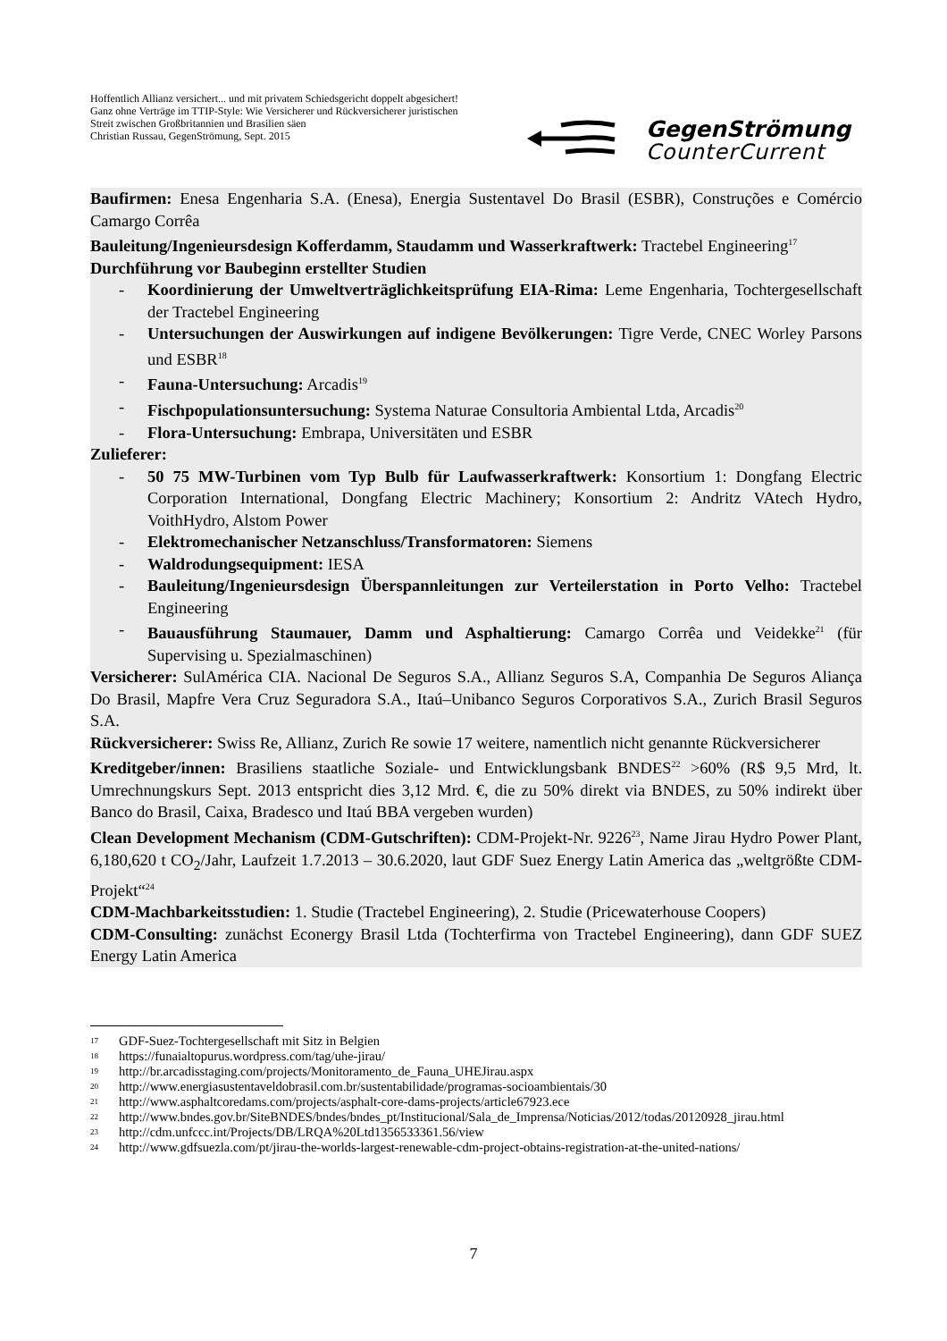Hoffentlich Allianz versichert... und mit privatem Schiedsgericht doppelt abgesichert!
Ganz ohne Verträge im TTIP-Style: Wie Versicherer und Rückversicherer juristischen Streit zwischen Großbritannien und Brasilien säen
Christian Russau, GegenStrömung, Sept. 2015
GegenStrömung
CounterCurrent
Baufirmen: Enesa Engenharia S.A. (Enesa), Energia Sustentavel Do Brasil (ESBR), Construções e Comércio Camargo Corrêa
Bauleitung/Ingenieursdesign Kofferdamm, Staudamm und Wasserkraftwerk: Tractebel Engineering<sup>17</sup>
Durchführung vor Baubeginn erstellter Studien
- Koordinierung der Umweltverträglichkeitsprüfung EIA-Rima: Leme Engenharia, Tochtergesellschaft der Tractebel Engineering
- Untersuchungen der Auswirkungen auf indigene Bevölkerungen: Tigre Verde, CNEC Worley Parsons und ESBR<sup>18</sup>
- Fauna-Untersuchung: Arcadis<sup>19</sup>
- Fischpopulationsuntersuchung: Systema Naturae Consultoria Ambiental Ltda, Arcadis<sup>20</sup>
- Flora-Untersuchung: Embrapa, Universitäten und ESBR
Zulieferer:
- 50 75 MW-Turbinen vom Typ Bulb für Laufwasserkraftwerk: Konsortium 1: Dongfang Electric Corporation International, Dongfang Electric Machinery; Konsortium 2: Andritz VAtech Hydro, VoithHydro, Alstom Power
- Elektromechanischer Netzanschluss/Transformatoren: Siemens
- Waldrodungsequipment: IESA
- Bauleitung/Ingenieursdesign Überspannleitungen zur Verteilerstation in Porto Velho: Tractebel Engineering
- Bauausführung Staumauer, Damm und Asphaltierung: Camargo Corrêa und Veidekke<sup>21</sup> (für Supervising u. Spezialmaschinen)
Versicherer: SulAmérica CIA. Nacional De Seguros S.A., Allianz Seguros S.A, Companhia De Seguros Aliança Do Brasil, Mapfre Vera Cruz Seguradora S.A., Itaú–Unibanco Seguros Corporativos S.A., Zurich Brasil Seguros S.A.
Rückversicherer: Swiss Re, Allianz, Zurich Re sowie 17 weitere, namentlich nicht genannte Rückversicherer
Kreditgeber/innen: Brasiliens staatliche Soziale- und Entwicklungsbank BNDES<sup>22</sup> >60% (R$ 9,5 Mrd, lt. Umrechnungskurs Sept. 2013 entspricht dies 3,12 Mrd. €, die zu 50% direkt via BNDES, zu 50% indirekt über Banco do Brasil, Caixa, Bradesco und Itaú BBA vergeben wurden)
Clean Development Mechanism (CDM-Gutschriften): CDM-Projekt-Nr. 9226<sup>23</sup>, Name Jirau Hydro Power Plant, 6,180,620 t CO<sub>2</sub>/Jahr, Laufzeit 1.7.2013 – 30.6.2020, laut GDF Suez Energy Latin America das „weltgrößte CDM-Projekt“<sup>24</sup>
CDM-Machbarkeitsstudien: 1. Studie (Tractebel Engineering), 2. Studie (Pricewaterhouse Coopers)
CDM-Consulting: zunächst Econergy Brasil Ltda (Tochterfirma von Tractebel Engineering), dann GDF SUEZ Energy Latin America
<sup>17</sup> GDF-Suez-Tochtergesellschaft mit Sitz in Belgien
<sup>18</sup> https://funaialtopurus.wordpress.com/tag/uhe-jirau/
<sup>19</sup> http://br.arcadisstaging.com/projects/Monitoramento_de_Fauna_UHEJirau.aspx
<sup>20</sup> http://www.energiasustentaveldobrasil.com.br/sustentabilidade/programas-socioambientais/30
<sup>21</sup> http://www.asphaltcoredams.com/projects/asphalt-core-dams-projects/article67923.ece
<sup>22</sup> http://www.bndes.gov.br/SiteBNDES/bndes/bndes_pt/Institucional/Sala_de_Imprensa/Noticias/2012/todas/20120928_jirau.html
<sup>23</sup> http://cdm.unfccc.int/Projects/DB/LRQA%20Ltd1356533361.56/view
<sup>24</sup> http://www.gdfsuezla.com/pt/jirau-the-worlds-largest-renewable-cdm-project-obtains-registration-at-the-united-nations/
7